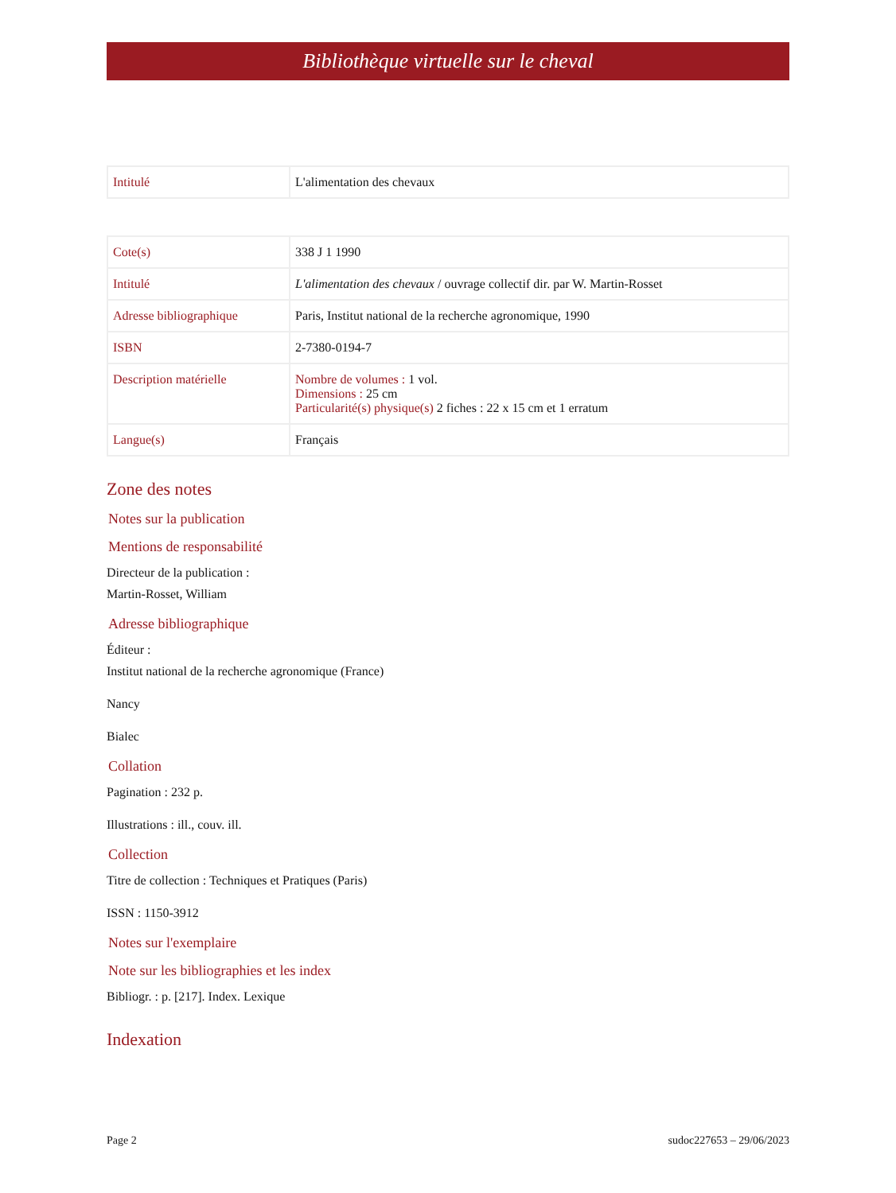Bibliothèque virtuelle sur le cheval
| Intitulé | L'alimentation des chevaux |
| Cote(s) | 338 J 1 1990 |
| Intitulé | L'alimentation des chevaux / ouvrage collectif dir. par W. Martin-Rosset |
| Adresse bibliographique | Paris, Institut national de la recherche agronomique, 1990 |
| ISBN | 2-7380-0194-7 |
| Description matérielle | Nombre de volumes : 1 vol. Dimensions : 25 cm Particularité(s) physique(s) 2 fiches : 22 x 15 cm et 1 erratum |
| Langue(s) | Français |
Zone des notes
Notes sur la publication
Mentions de responsabilité
Directeur de la publication :
Martin-Rosset, William
Adresse bibliographique
Éditeur :
Institut national de la recherche agronomique (France)
Nancy
Bialec
Collation
Pagination : 232 p.
Illustrations : ill., couv. ill.
Collection
Titre de collection : Techniques et Pratiques (Paris)
ISSN : 1150-3912
Notes sur l'exemplaire
Note sur les bibliographies et les index
Bibliogr. : p. [217]. Index. Lexique
Indexation
Page 2 sudoc227653 – 29/06/2023